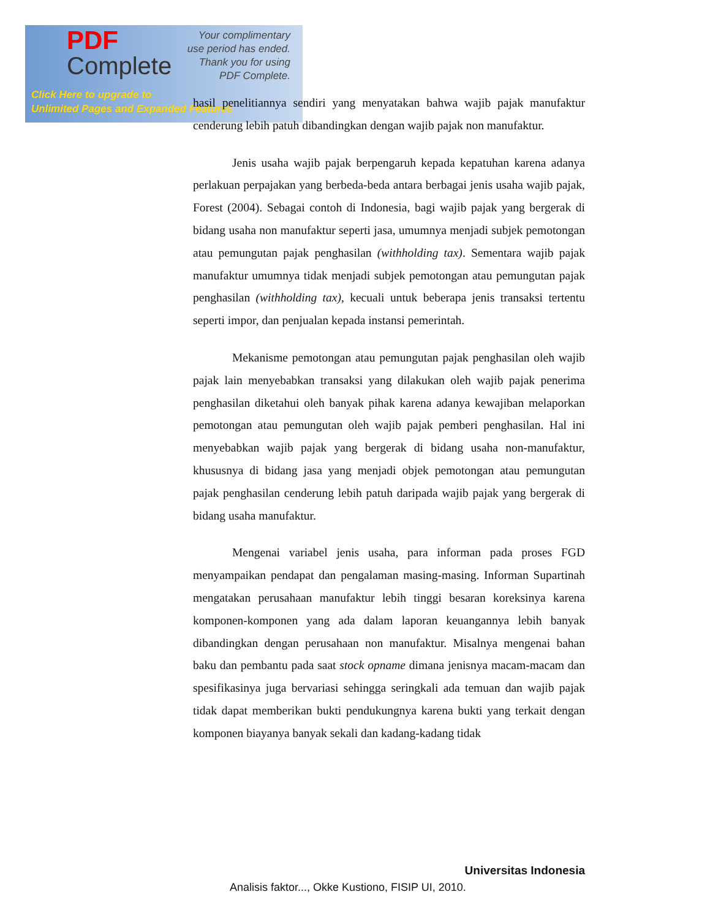PDF
Complete
Your complimentary
use period has ended.
Thank you for using
PDF Complete.
Click Here to upgrade to
Unlimited Pages and Expanded Features
hasil penelitiannya sendiri yang menyatakan bahwa wajib pajak manufaktur cenderung lebih patuh dibandingkan dengan wajib pajak non manufaktur.
Jenis usaha wajib pajak berpengaruh kepada kepatuhan karena adanya perlakuan perpajakan yang berbeda-beda antara berbagai jenis usaha wajib pajak, Forest (2004). Sebagai contoh di Indonesia, bagi wajib pajak yang bergerak di bidang usaha non manufaktur seperti jasa, umumnya menjadi subjek pemotongan atau pemungutan pajak penghasilan (withholding tax). Sementara wajib pajak manufaktur umumnya tidak menjadi subjek pemotongan atau pemungutan pajak penghasilan (withholding tax), kecuali untuk beberapa jenis transaksi tertentu seperti impor, dan penjualan kepada instansi pemerintah.
Mekanisme pemotongan atau pemungutan pajak penghasilan oleh wajib pajak lain menyebabkan transaksi yang dilakukan oleh wajib pajak penerima penghasilan diketahui oleh banyak pihak karena adanya kewajiban melaporkan pemotongan atau pemungutan oleh wajib pajak pemberi penghasilan. Hal ini menyebabkan wajib pajak yang bergerak di bidang usaha non-manufaktur, khususnya di bidang jasa yang menjadi objek pemotongan atau pemungutan pajak penghasilan cenderung lebih patuh daripada wajib pajak yang bergerak di bidang usaha manufaktur.
Mengenai variabel jenis usaha, para informan pada proses FGD menyampaikan pendapat dan pengalaman masing-masing. Informan Supartinah mengatakan perusahaan manufaktur lebih tinggi besaran koreksinya karena komponen-komponen yang ada dalam laporan keuangannya lebih banyak dibandingkan dengan perusahaan non manufaktur. Misalnya mengenai bahan baku dan pembantu pada saat stock opname dimana jenisnya macam-macam dan spesifikasinya juga bervariasi sehingga seringkali ada temuan dan wajib pajak tidak dapat memberikan bukti pendukungnya karena bukti yang terkait dengan komponen biayanya banyak sekali dan kadang-kadang tidak
Universitas Indonesia
Analisis faktor..., Okke Kustiono, FISIP UI, 2010.